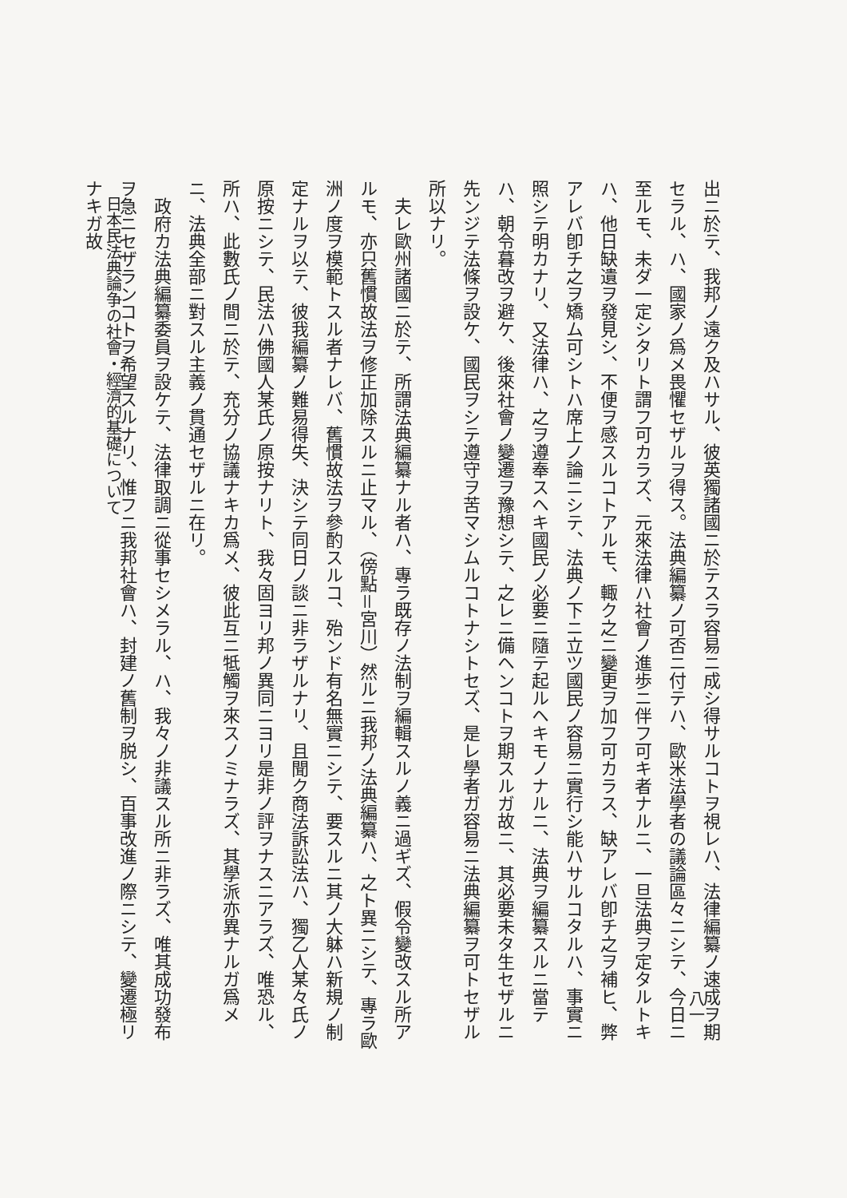八一
出ニ於テ、我邦ノ遠ク及ハサル、彼英獨諸國ニ於テスラ容易ニ成シ得サルコトヲ視レハ、法律編纂ノ速成ヲ期セラル、ハ、國家ノ爲メ畏懼セザルヲ得ス。法典編纂ノ可否ニ付テハ、歐米法學者の議論區々ニシテ、今日ニ至ルモ、未ダ一定シタリト謂フ可カラズ、元來法律ハ社會ノ進歩ニ伴フ可キ者ナルニ、一旦法典ヲ定タルトキハ、他日缺遺ヲ發見シ、不便ヲ感スルコトアルモ、輙ク之ニ變更ヲ加フ可カラス、缺アレバ卽チ之ヲ補ヒ、弊アレバ卽チ之ヲ矯ム可シトハ席上ノ論ニシテ、法典ノ下ニ立ツ國民ノ容易ニ實行シ能ハサルコタルハ、事實ニ照シテ明カナリ、又法律ハ、之ヲ遵奉スヘキ國民ノ必要ニ隨テ起ルヘキモノナルニ、法典ヲ編纂スルニ當テハ、朝令暮改ヲ避ケ、後來社會ノ變遷ヲ豫想シテ、之レニ備ヘンコトヲ期スルガ故ニ、其必要未タ生セザルニ先ンジテ法條ヲ設ケ、國民ヲシテ遵守ヲ苦マシムルコトナシトセズ、是レ學者ガ容易ニ法典編纂ヲ可トセザル所以ナリ。
　夫レ歐州諸國ニ於テ、所謂法典編纂ナル者ハ、專ラ既存ノ法制ヲ編輯スルノ義ニ過ギズ、假令變改スル所アルモ、亦只舊慣故法ヲ修正加除スルニ止マル、（傍點＝宮川）然ルニ我邦ノ法典編纂ハ、之ト異ニシテ、專ラ歐洲ノ度ヲ模範トスル者ナレバ、舊慣故法ヲ參酌スルコ、殆ンド有名無實ニシテ、要スルニ其ノ大躰ハ新規ノ制定ナルヲ以テ、彼我編纂ノ難易得失、決シテ同日ノ談ニ非ラザルナリ、且聞ク商法訴訟法ハ、獨乙人某々氏ノ原按ニシテ、民法ハ佛國人某氏ノ原按ナリト、我々固ヨリ邦ノ異同ニヨリ是非ノ評ヲナスニアラズ、唯恐ル、所ハ、此數氏ノ間ニ於テ、充分ノ協議ナキカ爲メ、彼此互ニ牴觸ヲ來スノミナラズ、其學派亦異ナルガ爲メニ、法典全部ニ對スル主義ノ貫通セザルニ在リ。
　政府カ法典編纂委員ヲ設ケテ、法律取調ニ從事セシメラル、ハ、我々ノ非議スル所ニ非ラズ、唯其成功發布ヲ急ニセザランコトヲ希望スルナリ、惟フニ我邦社會ハ、封建ノ舊制ヲ脱シ、百事改進ノ際ニシテ、變遷極リナキガ故
日本民法典論争の社會・經濟的基礎について